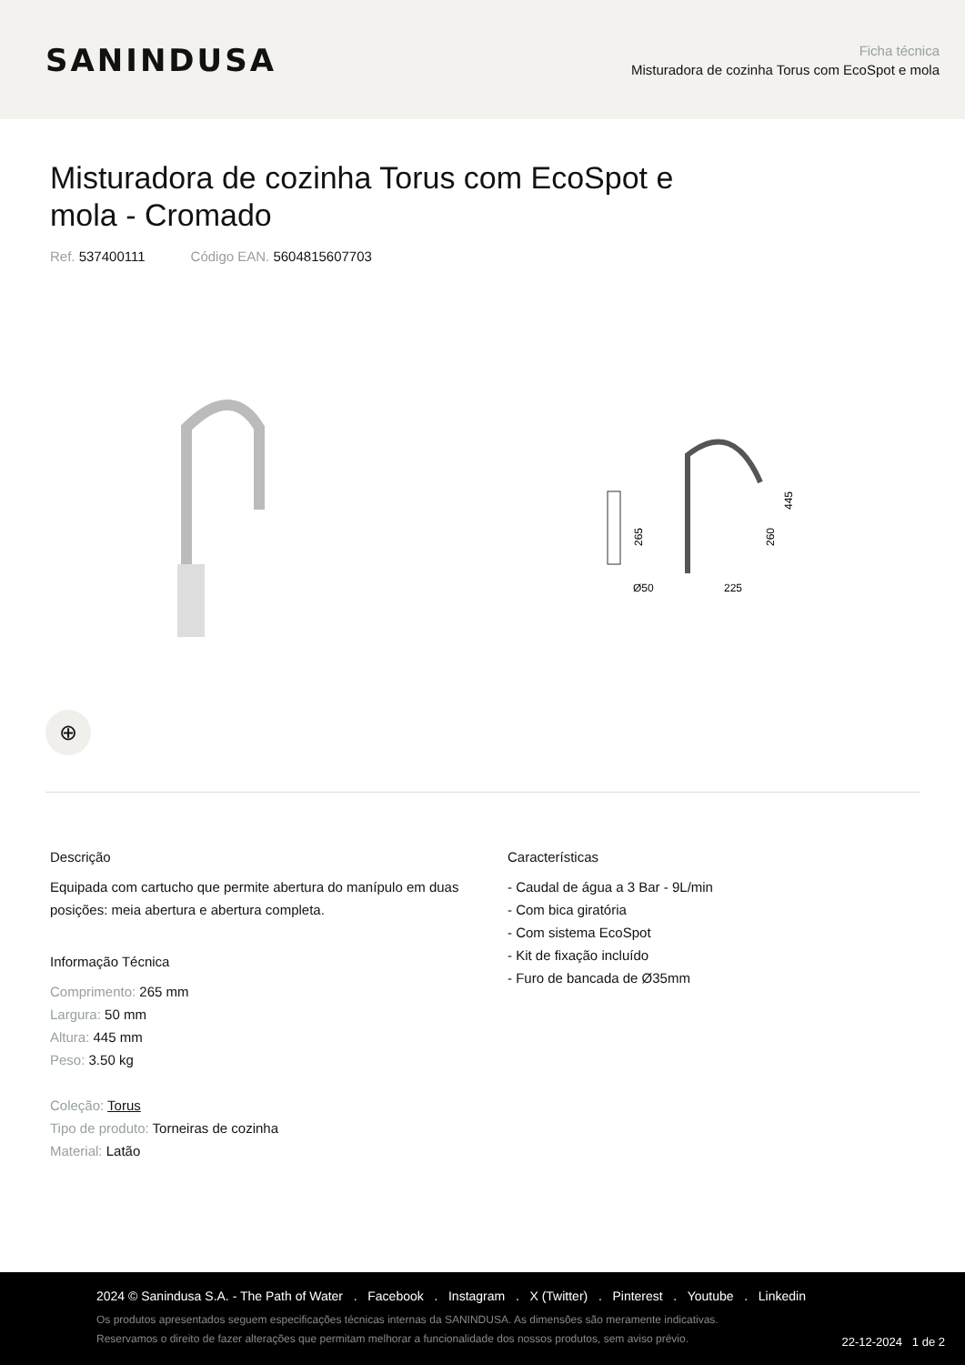SANINDUSA
Ficha técnica
Misturadora de cozinha Torus com EcoSpot e mola
Misturadora de cozinha Torus com EcoSpot e mola - Cromado
Ref. 537400111 Código EAN. 5604815607703
265
Ø50
225
260
445
⊕
Descrição
Equipada com cartucho que permite abertura do manípulo em duas posições: meia abertura e abertura completa.
Informação Técnica
Comprimento: 265 mm
Largura: 50 mm
Altura: 445 mm
Peso: 3.50 kg
Coleção: Torus
Tipo de produto: Torneiras de cozinha
Material: Latão
Características
- Caudal de água a 3 Bar - 9L/min
- Com bica giratória
- Com sistema EcoSpot
- Kit de fixação incluído
- Furo de bancada de Ø35mm
2024 © Sanindusa S.A. - The Path of Water . Facebook . Instagram . X (Twitter) . Pinterest . Youtube . Linkedin
Os produtos apresentados seguem especificações técnicas internas da SANINDUSA. As dimensões são meramente indicativas.
Reservamos o direito de fazer alterações que permitam melhorar a funcionalidade dos nossos produtos, sem aviso prévio.
22-12-2024 1 de 2